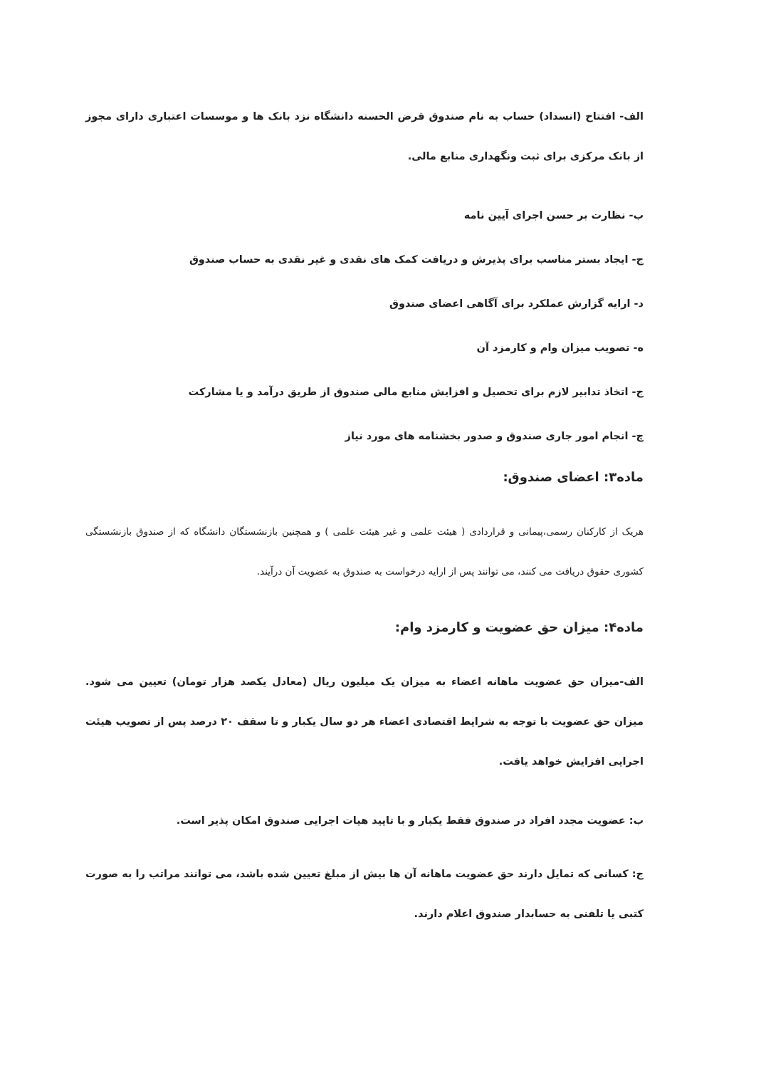الف- افتتاح (انسداد) حساب به نام صندوق قرض الحسنه دانشگاه نزد بانک ها و موسسات اعتباری دارای مجوز از بانک مرکزی برای ثبت ونگهداری منابع مالی.
ب- نظارت بر حسن اجرای آیین نامه
ج- ایجاد بستر مناسب برای پذیرش و دریافت کمک های نقدی و غیر نقدی به حساب صندوق
د- ارایه گزارش عملکرد برای آگاهی اعضای صندوق
ه- تصویب میزان وام و کارمزد آن
ج- اتخاذ تدابیر لازم برای تحصیل و افزایش منابع مالی صندوق از طریق درآمد و یا مشارکت
چ- انجام امور جاری صندوق و صدور بخشنامه های مورد نیاز
ماده۳: اعضای صندوق:
هریک از کارکنان رسمی،پیمانی و قراردادی ( هیئت علمی و غیر هیئت علمی ) و همچنین بازنشستگان دانشگاه که از صندوق بازنشستگی کشوری حقوق دریافت می کنند، می توانند پس از ارایه درخواست به صندوق به عضویت آن درآیند.
ماده۴: میزان حق عضویت و کارمزد وام:
الف-میزان حق عضویت ماهانه اعضاء به میزان یک میلیون ریال (معادل یکصد هزار تومان) تعیین می شود. میزان حق عضویت با توجه به شرایط اقتصادی اعضاء هر دو سال یکبار و تا سقف ۲۰ درصد پس از تصویب هیئت اجرایی افزایش خواهد یافت.
ب: عضویت مجدد افراد در صندوق فقط یکبار و با تایید هیات اجرایی صندوق امکان پذیر است.
ج: کسانی که تمایل دارند حق عضویت ماهانه آن ها بیش از مبلغ تعیین شده باشد، می توانند مراتب را به صورت کتبی یا تلفنی به حسابدار صندوق اعلام دارند.